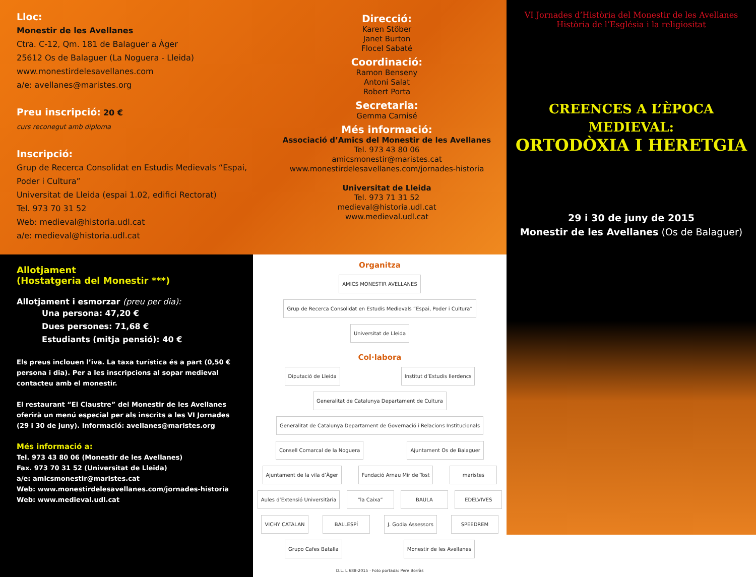Lloc:
Monestir de les Avellanes
Ctra. C-12, Qm. 181 de Balaguer a Àger
25612 Os de Balaguer (La Noguera - Lleida)
www.monestirdelesavellanes.com
a/e: avellanes@maristes.org
Preu inscripció: 20 €
curs reconegut amb diploma
Inscripció:
Grup de Recerca Consolidat en Estudis Medievals “Espai, Poder i Cultura”
Universitat de Lleida (espai 1.02, edifici Rectorat)
Tel. 973 70 31 52
Web: medieval@historia.udl.cat
a/e: medieval@historia.udl.cat
Direcció:
Karen Stöber
Janet Burton
Flocel Sabaté
Coordinació:
Ramon Benseny
Antoni Salat
Robert Porta
Secretaria:
Gemma Carnisé
Més informació:
Associació d’Amics del Monestir de les Avellanes
Tel. 973 43 80 06
amicsmonestir@maristes.cat
www.monestirdelesavellanes.com/jornades-historia
Universitat de Lleida
Tel. 973 71 31 52
medieval@historia.udl.cat
www.medieval.udl.cat
Allotjament
(Hostatgeria del Monestir ***)
Allotjament i esmorzar (preu per dia):
Una persona: 47,20 €
Dues persones: 71,68 €
Estudiants (mitja pensió): 40 €
Els preus inclouen l’iva. La taxa turística és a part (0,50 € persona i dia). Per a les inscripcions al sopar medieval contacteu amb el monestir.
El restaurant “El Claustre” del Monestir de les Avellanes oferirà un menú especial per als inscrits a les VI Jornades (29 i 30 de juny). Informació: avellanes@maristes.org
Més informació a:
Tel. 973 43 80 06 (Monestir de les Avellanes)
Fax. 973 70 31 52 (Universitat de Lleida)
a/e: amicsmonestir@maristes.cat
Web: www.monestirdelesavellanes.com/jornades-historia
Web: www.medieval.udl.cat
Organitza
AMICS MONESTIR AVELLANES Grup de Recerca Consolidat en Estudis Medievals “Espai, Poder i Cultura” Universitat de Lleida
Col·labora
Diputació de Lleida Institut d’Estudis Ilerdencs Generalitat de Catalunya Departament de Cultura Generalitat de Catalunya Departament de Governació i Relacions Institucionals Consell Comarcal de la Noguera Ajuntament Os de Balaguer Ajuntament de la vila d’Àger Fundació Arnau Mir de Tost maristes Aules d’Extensió Universitària “la Caixa” BAULA EDELVIVES VICHY CATALAN BALLESPÍ J. Godia Assessors SPEEDREM Grupo Cafes Batalla Monestir de les Avellanes
D.L. L 688-2015 · Foto portada: Pere Borràs
VI Jornades d’Història del Monestir de les Avellanes
Història de l’Església i la religiositat
CREENCES A L’ÈPOCA
MEDIEVAL:
ORTODÒXIA I HERETGIA
29 i 30 de juny de 2015
Monestir de les Avellanes (Os de Balaguer)